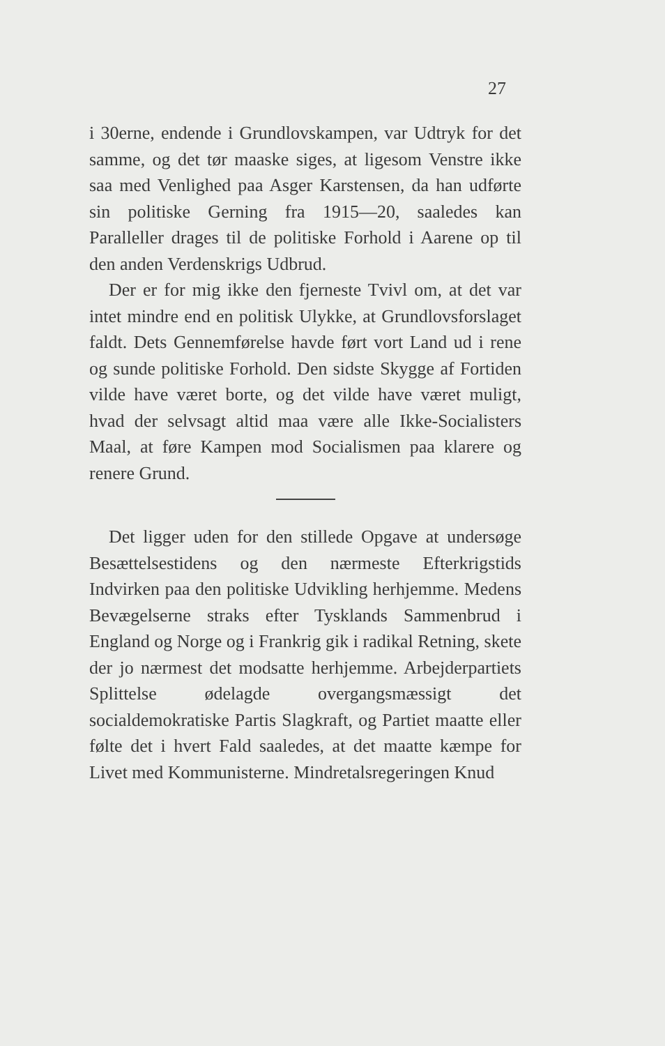27
i 30erne, endende i Grundlovskampen, var Udtryk for det samme, og det tør maaske siges, at ligesom Venstre ikke saa med Venlighed paa Asger Karstensen, da han udførte sin politiske Gerning fra 1915—20, saaledes kan Paralleller drages til de politiske Forhold i Aarene op til den anden Verdenskrigs Udbrud.
Der er for mig ikke den fjerneste Tvivl om, at det var intet mindre end en politisk Ulykke, at Grundlovsforslaget faldt. Dets Gennemførelse havde ført vort Land ud i rene og sunde politiske Forhold. Den sidste Skygge af Fortiden vilde have været borte, og det vilde have været muligt, hvad der selvsagt altid maa være alle Ikke-Socialisters Maal, at føre Kampen mod Socialismen paa klarere og renere Grund.
Det ligger uden for den stillede Opgave at undersøge Besættelsestidens og den nærmeste Efterkrigstids Indvirken paa den politiske Udvikling herhjemme. Medens Bevægelserne straks efter Tysklands Sammenbrud i England og Norge og i Frankrig gik i radikal Retning, skete der jo nærmest det modsatte herhjemme. Arbejderpartiets Splittelse ødelagde overgangsmæssigt det socialdemokratiske Partis Slagkraft, og Partiet maatte eller følte det i hvert Fald saaledes, at det maatte kæmpe for Livet med Kommunisterne. Mindretalsregeringen Knud